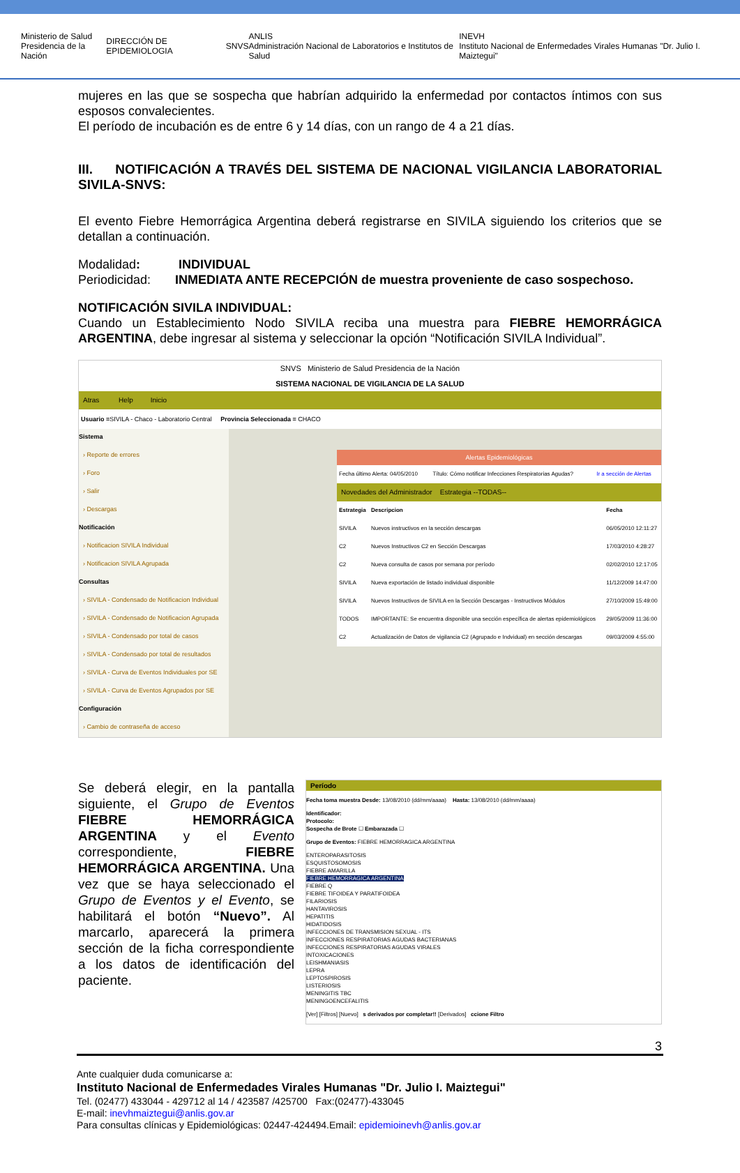Ministerio de Salud
Presidencia de la Nación DIRECCIÓN DE EPIDEMIOLOGIA SNVS ANLIS
Administración Nacional de Laboratorios e Institutos de Salud INEVH
Instituto Nacional de Enfermedades Virales Humanas "Dr. Julio I. Maiztegui"
mujeres en las que se sospecha que habrían adquirido la enfermedad por contactos íntimos con sus esposos convalecientes.
El período de incubación es de entre 6 y 14 días, con un rango de 4 a 21 días.
III. NOTIFICACIÓN A TRAVÉS DEL SISTEMA DE NACIONAL VIGILANCIA LABORATORIAL SIVILA-SNVS:
El evento Fiebre Hemorrágica Argentina deberá registrarse en SIVILA siguiendo los criterios que se detallan a continuación.
Modalidad: INDIVIDUAL
Periodicidad: INMEDIATA ANTE RECEPCIÓN de muestra proveniente de caso sospechoso.
NOTIFICACIÓN SIVILA INDIVIDUAL:
Cuando un Establecimiento Nodo SIVILA reciba una muestra para FIEBRE HEMORRÁGICA ARGENTINA, debe ingresar al sistema y seleccionar la opción “Notificación SIVILA Individual”.
SNVS Ministerio de Salud Presidencia de la Nación
SISTEMA NACIONAL DE VIGILANCIA DE LA SALUD
Atras Help Inicio
Usuario =SIVILA - Chaco - Laboratorio Central Provincia Seleccionada = CHACO
Sistema
› Reporte de errores
› Foro
› Salir
› Descargas
Notificación
› Notificacion SIVILA Individual
› Notificacion SIVILA Agrupada
Consultas
› SIVILA - Condensado de Notificacion Individual
› SIVILA - Condensado de Notificacion Agrupada
› SIVILA - Condensado por total de casos
› SIVILA - Condensado por total de resultados
› SIVILA - Curva de Eventos Individuales por SE
› SIVILA - Curva de Eventos Agrupados por SE
Configuración
› Cambio de contraseña de acceso
Alertas Epidemiológicas
| Fecha último Alerta: 04/05/2010 | Título: Cómo notificar Infecciones Respiratorias Agudas? | Ir a sección de Alertas |
Novedades del Administrador Estrategia --TODAS--
| Estrategia | Descripcion | Fecha |
| --- | --- | --- |
| SIVILA | Nuevos instructivos en la sección descargas | 06/05/2010 12:11:27 |
| C2 | Nuevos Instructivos C2 en Sección Descargas | 17/03/2010 4:28:27 |
| C2 | Nueva consulta de casos por semana por período | 02/02/2010 12:17:05 |
| SIVILA | Nueva exportación de listado individual disponible | 11/12/2009 14:47:00 |
| SIVILA | Nuevos Instructivos de SIVILA en la Sección Descargas - Instructivos Módulos | 27/10/2009 15:49:00 |
| TODOS | IMPORTANTE: Se encuentra disponible una sección específica de alertas epidemiológicos | 29/05/2009 11:36:00 |
| C2 | Actualización de Datos de vigilancia C2 (Agrupado e Indvidual) en sección descargas | 09/03/2009 4:55:00 |
Se deberá elegir, en la pantalla siguiente, el Grupo de Eventos FIEBRE HEMORRÁGICA ARGENTINA y el Evento correspondiente, FIEBRE HEMORRÁGICA ARGENTINA. Una vez que se haya seleccionado el Grupo de Eventos y el Evento, se habilitará el botón “Nuevo”. Al marcarlo, aparecerá la primera sección de la ficha correspondiente a los datos de identificación del paciente.
Período
Fecha toma muestra Desde: 13/08/2010 (dd/mm/aaaa) Hasta: 13/08/2010 (dd/mm/aaaa)
Identificador:
Protocolo:
Sospecha de Brote ☐ Embarazada ☐
Grupo de Eventos: FIEBRE HEMORRAGICA ARGENTINA
ENTEROPARASITOSIS
ESQUISTOSOMOSIS
FIEBRE AMARILLA
FIEBRE HEMORRAGICA ARGENTINA
FIEBRE Q
FIEBRE TIFOIDEA Y PARATIFOIDEA
FILARIOSIS
HANTAVIROSIS
HEPATITIS
HIDATIDOSIS
INFECCIONES DE TRANSMISION SEXUAL - ITS
INFECCIONES RESPIRATORIAS AGUDAS BACTERIANAS
INFECCIONES RESPIRATORIAS AGUDAS VIRALES
INTOXICACIONES
LEISHMANIASIS
LEPRA
LEPTOSPIROSIS
LISTERIOSIS
MENINGITIS TBC
MENINGOENCEFALITIS
[Ver] [Filtros] [Nuevo] s derivados por completar!! [Derivados] ccione Filtro
3
Ante cualquier duda comunicarse a:
Instituto Nacional de Enfermedades Virales Humanas "Dr. Julio I. Maiztegui"
Tel. (02477) 433044 - 429712 al 14 / 423587 /425700 Fax:(02477)-433045
E-mail: inevhmaiztegui@anlis.gov.ar
Para consultas clínicas y Epidemiológicas: 02447-424494.Email: epidemioinevh@anlis.gov.ar